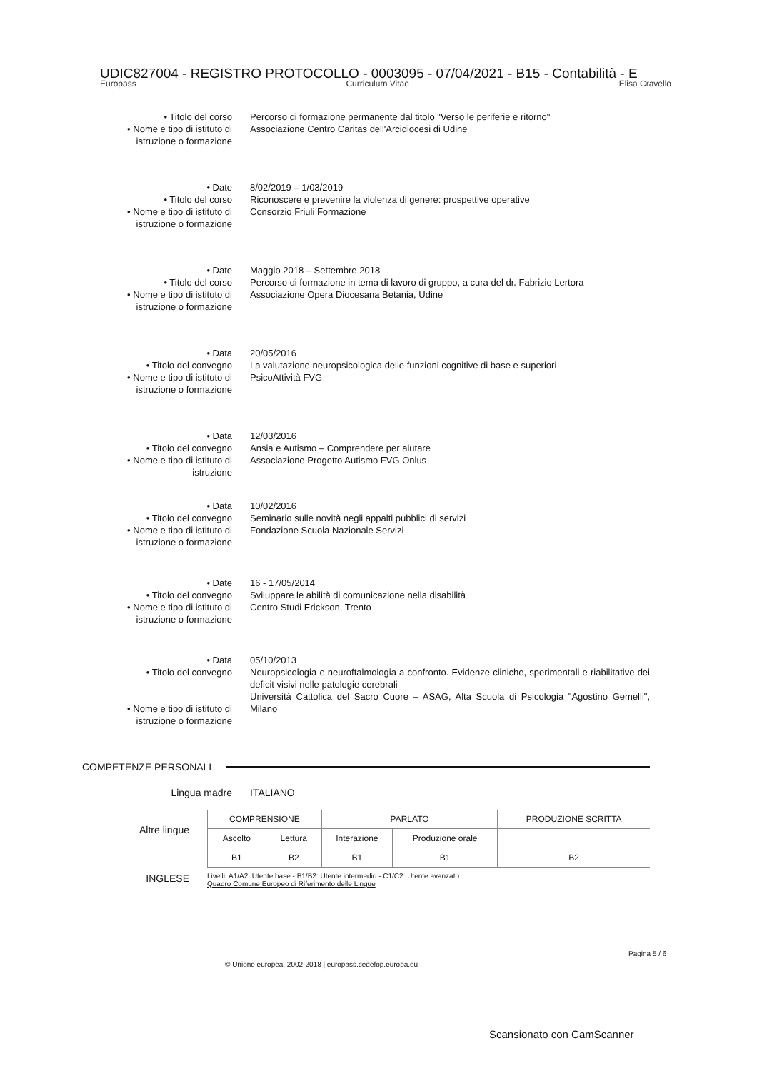UDIC827004 - REGISTRO PROTOCOLLO - 0003095 - 07/04/2021 - B15 - Contabilità - E
Europass Curriculum Vitae Elisa Cravello
• Titolo del corso
• Nome e tipo di istituto di istruzione o formazione
Percorso di formazione permanente dal titolo "Verso le periferie e ritorno"
Associazione Centro Caritas dell'Arcidiocesi di Udine
• Date
• Titolo del corso
• Nome e tipo di istituto di istruzione o formazione
8/02/2019 – 1/03/2019
Riconoscere e prevenire la violenza di genere: prospettive operative
Consorzio Friuli Formazione
• Date
• Titolo del corso
• Nome e tipo di istituto di istruzione o formazione
Maggio 2018 – Settembre 2018
Percorso di formazione in tema di lavoro di gruppo, a cura del dr. Fabrizio Lertora
Associazione Opera Diocesana Betania, Udine
• Data
• Titolo del convegno
• Nome e tipo di istituto di istruzione o formazione
20/05/2016
La valutazione neuropsicologica delle funzioni cognitive di base e superiori
PsicoAttività FVG
• Data
• Titolo del convegno
• Nome e tipo di istituto di istruzione
12/03/2016
Ansia e Autismo – Comprendere per aiutare
Associazione Progetto Autismo FVG Onlus
• Data
• Titolo del convegno
• Nome e tipo di istituto di istruzione o formazione
10/02/2016
Seminario sulle novità negli appalti pubblici di servizi
Fondazione Scuola Nazionale Servizi
• Date
• Titolo del convegno
• Nome e tipo di istituto di istruzione o formazione
16 - 17/05/2014
Sviluppare le abilità di comunicazione nella disabilità
Centro Studi Erickson, Trento
• Data
• Titolo del convegno
• Nome e tipo di istituto di istruzione o formazione
05/10/2013
Neuropsicologia e neuroftalmologia a confronto. Evidenze cliniche, sperimentali e riabilitative dei deficit visivi nelle patologie cerebrali
Università Cattolica del Sacro Cuore – ASAG, Alta Scuola di Psicologia "Agostino Gemelli", Milano
COMPETENZE PERSONALI
Lingua madre ITALIANO
Altre lingue
INGLESE
| COMPRENSIONE | | PARLATO | | PRODUZIONE SCRITTA |
| Ascolto | Lettura | Interazione | Produzione orale | |
| B1 | B2 | B1 | B1 | B2 |
Livelli: A1/A2: Utente base - B1/B2: Utente intermedio - C1/C2: Utente avanzato
Quadro Comune Europeo di Riferimento delle Lingue
© Unione europea, 2002-2018 | europass.cedefop.europa.eu
Pagina 5 / 6
Scansionato con CamScanner